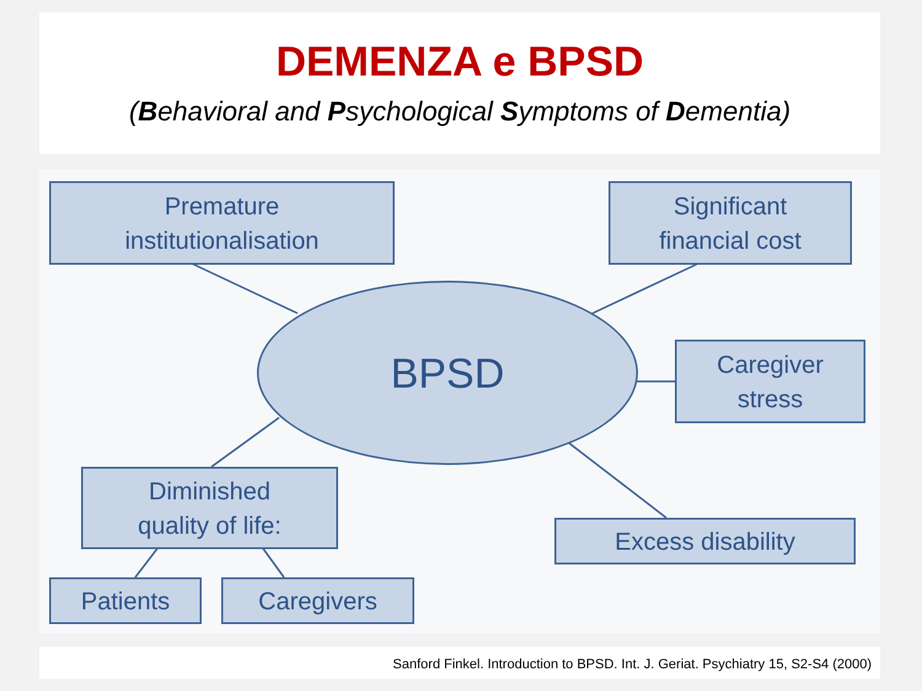DEMENZA e BPSD
(Behavioral and Psychological Symptoms of Dementia)
Premature
institutionalisation
Significant
financial cost
BPSD
Caregiver
stress
Diminished
quality of life:
Excess disability
Patients Caregivers
Sanford Finkel. Introduction to BPSD. Int. J. Geriat. Psychiatry 15, S2-S4 (2000)